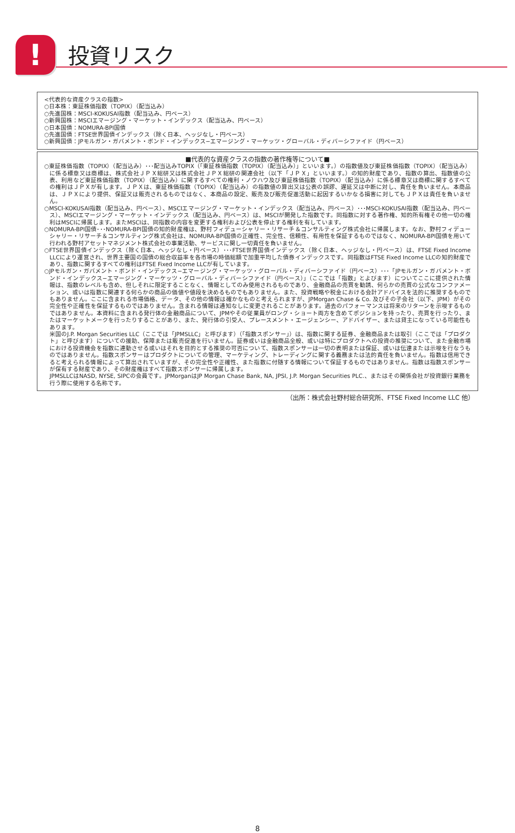! 投資リスク
<代表的な資産クラスの指数>
○日本株：東証株価指数（TOPIX）（配当込み）
○先進国株：MSCI-KOKUSAI指数（配当込み、円ベース）
○新興国株：MSCIエマージング・マーケット・インデックス（配当込み、円ベース）
○日本国債：NOMURA-BPI国債
○先進国債：FTSE世界国債インデックス（除く日本、ヘッジなし・円ベース）
○新興国債：JPモルガン・ガバメント・ボンド・インデックス−エマージング・マーケッツ・グローバル・ディバーシファイド（円ベース）
■代表的な資産クラスの指数の著作権等について■
○東証株価指数（TOPIX）（配当込み）･･･配当込みTOPIX（「東証株価指数（TOPIX）（配当込み）」といいます。）の指数値及び東証株価指数（TOPIX）（配当込み）に係る標章又は商標は、株式会社ＪＰＸ総研又は株式会社ＪＰＸ総研の関連会社（以下「ＪＰＸ」といいます。）の知的財産であり、指数の算出、指数値の公表、利用など東証株価指数（TOPIX）（配当込み）に関するすべての権利・ノウハウ及び東証株価指数（TOPIX）（配当込み）に係る標章又は商標に関するすべての権利はＪＰＸが有します。ＪＰＸは、東証株価指数（TOPIX）（配当込み）の指数値の算出又は公表の誤謬、遅延又は中断に対し、責任を負いません。本商品は、ＪＰＸにより提供、保証又は販売されるものではなく、本商品の設定、販売及び販売促進活動に起因するいかなる損害に対してもＪＰＸは責任を負いません。
○MSCI-KOKUSAI指数（配当込み、円ベース）、MSCIエマージング・マーケット・インデックス（配当込み、円ベース）･･･MSCI-KOKUSAI指数（配当込み、円ベース）、MSCIエマージング・マーケット・インデックス（配当込み、円ベース）は、MSCIが開発した指数です。同指数に対する著作権、知的所有権その他一切の権利はMSCIに帰属します。またMSCIは、同指数の内容を変更する権利および公表を停止する権利を有しています。
○NOMURA-BPI国債･･･NOMURA-BPI国債の知的財産権は、野村フィデューシャリー・リサーチ＆コンサルティング株式会社に帰属します。なお、野村フィデューシャリー・リサーチ＆コンサルティング株式会社は、NOMURA-BPI国債の正確性、完全性、信頼性、有用性を保証するものではなく、NOMURA-BPI国債を用いて行われる野村アセットマネジメント株式会社の事業活動、サービスに関し一切責任を負いません。
○FTSE世界国債インデックス（除く日本、ヘッジなし・円ベース）･･･FTSE世界国債インデックス（除く日本、ヘッジなし・円ベース）は、FTSE Fixed Income LLCにより運営され、世界主要国の国債の総合収益率を各市場の時価総額で加重平均した債券インデックスです。同指数はFTSE Fixed Income LLCの知的財産であり、指数に関するすべての権利はFTSE Fixed Income LLCが有しています。
○JPモルガン・ガバメント・ボンド・インデックス−エマージング・マーケッツ・グローバル・ディバーシファイド（円ベース）･･･「JPモルガン・ガバメント・ボンド・インデックス−エマージング・マーケッツ・グローバル・ディバーシファイド（円ベース）」（ここでは「指数」とよびます）についてここに提供された情報は、指数のレベルも含め、但しそれに限定することなく、情報としてのみ使用されるものであり、金融商品の売買を勧誘、何らかの売買の公式なコンファメーション、或いは指数に関連する何らかの商品の価値や値段を決めるものでもありません。また、投資戦略や税金における会計アドバイスを法的に推奨するものでもありません。ここに含まれる市場価格、データ、その他の情報は確かなものと考えられますが、JPMorgan Chase & Co. 及びその子会社（以下、JPM）がその完全性や正確性を保証するものではありません。含まれる情報は通知なしに変更されることがあります。過去のパフォーマンスは将来のリターンを示唆するものではありません。本資料に含まれる発行体の金融商品について、JPMやその従業員がロング・ショート両方を含めてポジションを持ったり、売買を行ったり、またはマーケットメークを行ったりすることがあり、また、発行体の引受人、プレースメント・エージェンシー、アドバイザー、または貸主になっている可能性もあります。
米国のJ.P. Morgan Securities LLC（ここでは「JPMSLLC」と呼びます）（「指数スポンサー」）は、指数に関する証券、金融商品または取引（ここでは「プロダクト」と呼びます）についての援助、保障または販売促進を行いません。証券或いは金融商品全般、或いは特にプロダクトへの投資の推奨について、また金融市場における投資機会を指数に連動させる或いはそれを目的とする推奨の可否について、指数スポンサーは一切の表明または保証、或いは伝達または示唆を行なうものではありません。指数スポンサーはプロダクトについての管理、マーケティング、トレーディングに関する義務または法的責任を負いません。指数は信用できると考えられる情報によって算出されていますが、その完全性や正確性、また指数に付随する情報について保証するものではありません。指数は指数スポンサーが保有する財産であり、その財産権はすべて指数スポンサーに帰属します。
JPMSLLCはNASD, NYSE, SIPCの会員です。JPMorganはJP Morgan Chase Bank, NA, JPSI, J.P. Morgan Securities PLC.、またはその関係会社が投資銀行業務を行う際に使用する名称です。
（出所：株式会社野村総合研究所、FTSE Fixed Income LLC 他）
8